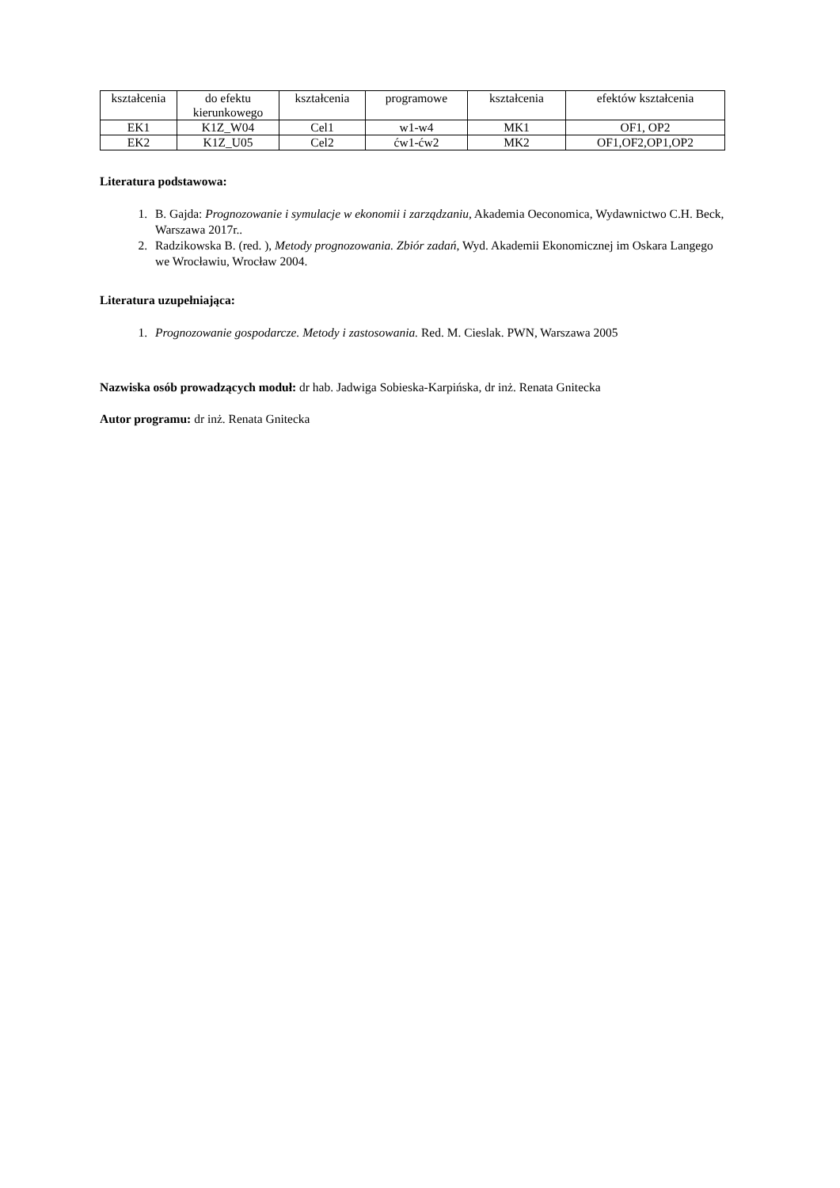| kształcenia | do efektu kierunkowego | kształcenia | programowe | kształcenia | efektów kształcenia |
| EK1 | K1Z_W04 | Cel1 | w1-w4 | MK1 | OF1, OP2 |
| EK2 | K1Z_U05 | Cel2 | ćw1-ćw2 | MK2 | OF1,OF2,OP1,OP2 |
Literatura podstawowa:
1. B. Gajda: Prognozowanie i symulacje w ekonomii i zarządzaniu, Akademia Oeconomica, Wydawnictwo C.H. Beck, Warszawa 2017r..
2. Radzikowska B. (red. ), Metody prognozowania. Zbiór zadań, Wyd. Akademii Ekonomicznej im Oskara Langego we Wrocławiu, Wrocław 2004.
Literatura uzupełniająca:
1. Prognozowanie gospodarcze. Metody i zastosowania. Red. M. Cieslak. PWN, Warszawa 2005
Nazwiska osób prowadzących moduł: dr hab. Jadwiga Sobieska-Karpińska, dr inż. Renata Gnitecka
Autor programu: dr inż. Renata Gnitecka